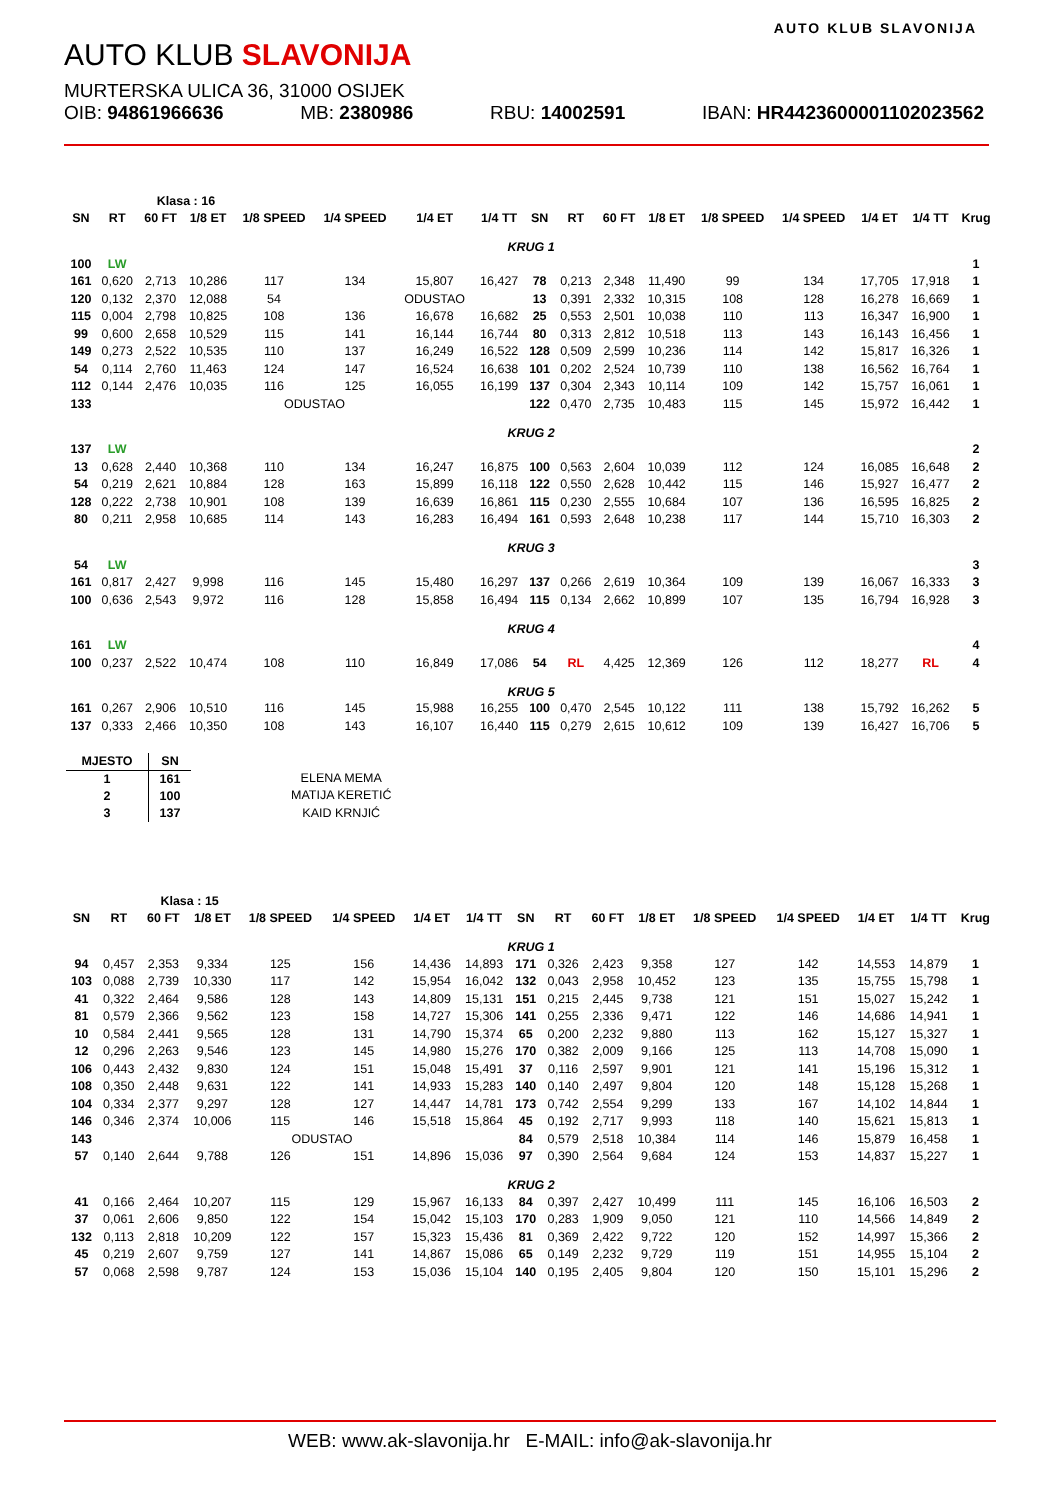AUTO KLUB SLAVONIJA
AUTO KLUB SLAVONIJA
MURTERSKA ULICA 36, 31000 OSIJEK
OIB: 94861966636 MB: 2380986 RBU: 14002591 IBAN: HR4423600001102023562
| | | Klasa : 16 | | | | | | | | | | | | | | |
| SN | RT | 60 FT | 1/8 ET | 1/8 SPEED | 1/4 SPEED | 1/4 ET | 1/4 TT | SN | RT | 60 FT | 1/8 ET | 1/8 SPEED | 1/4 SPEED | 1/4 ET | 1/4 TT | Krug |
| KRUG 1 | | | | | | | | | | | | | | | | |
| 100 | LW | | | | | | | | | | | | | | | 1 |
| 161 | 0,620 | 2,713 | 10,286 | 117 | 134 | 15,807 | 16,427 | 78 | 0,213 | 2,348 | 11,490 | 99 | 134 | 17,705 | 17,918 | 1 |
| 120 | 0,132 | 2,370 | 12,088 | 54 | | ODUSTAO | | 13 | 0,391 | 2,332 | 10,315 | 108 | 128 | 16,278 | 16,669 | 1 |
| 115 | 0,004 | 2,798 | 10,825 | 108 | 136 | 16,678 | 16,682 | 25 | 0,553 | 2,501 | 10,038 | 110 | 113 | 16,347 | 16,900 | 1 |
| 99 | 0,600 | 2,658 | 10,529 | 115 | 141 | 16,144 | 16,744 | 80 | 0,313 | 2,812 | 10,518 | 113 | 143 | 16,143 | 16,456 | 1 |
| 149 | 0,273 | 2,522 | 10,535 | 110 | 137 | 16,249 | 16,522 | 128 | 0,509 | 2,599 | 10,236 | 114 | 142 | 15,817 | 16,326 | 1 |
| 54 | 0,114 | 2,760 | 11,463 | 124 | 147 | 16,524 | 16,638 | 101 | 0,202 | 2,524 | 10,739 | 110 | 138 | 16,562 | 16,764 | 1 |
| 112 | 0,144 | 2,476 | 10,035 | 116 | 125 | 16,055 | 16,199 | 137 | 0,304 | 2,343 | 10,114 | 109 | 142 | 15,757 | 16,061 | 1 |
| 133 | | | | ODUSTAO | | | | 122 | 0,470 | 2,735 | 10,483 | 115 | 145 | 15,972 | 16,442 | 1 |
| KRUG 2 | | | | | | | | | | | | | | | | |
| 137 | LW | | | | | | | | | | | | | | | 2 |
| 13 | 0,628 | 2,440 | 10,368 | 110 | 134 | 16,247 | 16,875 | 100 | 0,563 | 2,604 | 10,039 | 112 | 124 | 16,085 | 16,648 | 2 |
| 54 | 0,219 | 2,621 | 10,884 | 128 | 163 | 15,899 | 16,118 | 122 | 0,550 | 2,628 | 10,442 | 115 | 146 | 15,927 | 16,477 | 2 |
| 128 | 0,222 | 2,738 | 10,901 | 108 | 139 | 16,639 | 16,861 | 115 | 0,230 | 2,555 | 10,684 | 107 | 136 | 16,595 | 16,825 | 2 |
| 80 | 0,211 | 2,958 | 10,685 | 114 | 143 | 16,283 | 16,494 | 161 | 0,593 | 2,648 | 10,238 | 117 | 144 | 15,710 | 16,303 | 2 |
| KRUG 3 | | | | | | | | | | | | | | | | |
| 54 | LW | | | | | | | | | | | | | | | 3 |
| 161 | 0,817 | 2,427 | 9,998 | 116 | 145 | 15,480 | 16,297 | 137 | 0,266 | 2,619 | 10,364 | 109 | 139 | 16,067 | 16,333 | 3 |
| 100 | 0,636 | 2,543 | 9,972 | 116 | 128 | 15,858 | 16,494 | 115 | 0,134 | 2,662 | 10,899 | 107 | 135 | 16,794 | 16,928 | 3 |
| KRUG 4 | | | | | | | | | | | | | | | | |
| 161 | LW | | | | | | | | | | | | | | | 4 |
| 100 | 0,237 | 2,522 | 10,474 | 108 | 110 | 16,849 | 17,086 | 54 | RL | 4,425 | 12,369 | 126 | 112 | 18,277 | RL | 4 |
| KRUG 5 | | | | | | | | | | | | | | | | |
| 161 | 0,267 | 2,906 | 10,510 | 116 | 145 | 15,988 | 16,255 | 100 | 0,470 | 2,545 | 10,122 | 111 | 138 | 15,792 | 16,262 | 5 |
| 137 | 0,333 | 2,466 | 10,350 | 108 | 143 | 16,107 | 16,440 | 115 | 0,279 | 2,615 | 10,612 | 109 | 139 | 16,427 | 16,706 | 5 |
| MJESTO | SN |
| --- | --- |
| 1 | 161 |
| 2 | 100 |
| 3 | 137 |
ELENA MEMA
MATIJA KERETIĆ
KAID KRNJIĆ
| | | Klasa : 15 | | | | | | | | | | | | | | |
| SN | RT | 60 FT | 1/8 ET | 1/8 SPEED | 1/4 SPEED | 1/4 ET | 1/4 TT | SN | RT | 60 FT | 1/8 ET | 1/8 SPEED | 1/4 SPEED | 1/4 ET | 1/4 TT | Krug |
| KRUG 1 | | | | | | | | | | | | | | | | |
| 94 | 0,457 | 2,353 | 9,334 | 125 | 156 | 14,436 | 14,893 | 171 | 0,326 | 2,423 | 9,358 | 127 | 142 | 14,553 | 14,879 | 1 |
| 103 | 0,088 | 2,739 | 10,330 | 117 | 142 | 15,954 | 16,042 | 132 | 0,043 | 2,958 | 10,452 | 123 | 135 | 15,755 | 15,798 | 1 |
| 41 | 0,322 | 2,464 | 9,586 | 128 | 143 | 14,809 | 15,131 | 151 | 0,215 | 2,445 | 9,738 | 121 | 151 | 15,027 | 15,242 | 1 |
| 81 | 0,579 | 2,366 | 9,562 | 123 | 158 | 14,727 | 15,306 | 141 | 0,255 | 2,336 | 9,471 | 122 | 146 | 14,686 | 14,941 | 1 |
| 10 | 0,584 | 2,441 | 9,565 | 128 | 131 | 14,790 | 15,374 | 65 | 0,200 | 2,232 | 9,880 | 113 | 162 | 15,127 | 15,327 | 1 |
| 12 | 0,296 | 2,263 | 9,546 | 123 | 145 | 14,980 | 15,276 | 170 | 0,382 | 2,009 | 9,166 | 125 | 113 | 14,708 | 15,090 | 1 |
| 106 | 0,443 | 2,432 | 9,830 | 124 | 151 | 15,048 | 15,491 | 37 | 0,116 | 2,597 | 9,901 | 121 | 141 | 15,196 | 15,312 | 1 |
| 108 | 0,350 | 2,448 | 9,631 | 122 | 141 | 14,933 | 15,283 | 140 | 0,140 | 2,497 | 9,804 | 120 | 148 | 15,128 | 15,268 | 1 |
| 104 | 0,334 | 2,377 | 9,297 | 128 | 127 | 14,447 | 14,781 | 173 | 0,742 | 2,554 | 9,299 | 133 | 167 | 14,102 | 14,844 | 1 |
| 146 | 0,346 | 2,374 | 10,006 | 115 | 146 | 15,518 | 15,864 | 45 | 0,192 | 2,717 | 9,993 | 118 | 140 | 15,621 | 15,813 | 1 |
| 143 | | | | ODUSTAO | | | | 84 | 0,579 | 2,518 | 10,384 | 114 | 146 | 15,879 | 16,458 | 1 |
| 57 | 0,140 | 2,644 | 9,788 | 126 | 151 | 14,896 | 15,036 | 97 | 0,390 | 2,564 | 9,684 | 124 | 153 | 14,837 | 15,227 | 1 |
| KRUG 2 | | | | | | | | | | | | | | | | |
| 41 | 0,166 | 2,464 | 10,207 | 115 | 129 | 15,967 | 16,133 | 84 | 0,397 | 2,427 | 10,499 | 111 | 145 | 16,106 | 16,503 | 2 |
| 37 | 0,061 | 2,606 | 9,850 | 122 | 154 | 15,042 | 15,103 | 170 | 0,283 | 1,909 | 9,050 | 121 | 110 | 14,566 | 14,849 | 2 |
| 132 | 0,113 | 2,818 | 10,209 | 122 | 157 | 15,323 | 15,436 | 81 | 0,369 | 2,422 | 9,722 | 120 | 152 | 14,997 | 15,366 | 2 |
| 45 | 0,219 | 2,607 | 9,759 | 127 | 141 | 14,867 | 15,086 | 65 | 0,149 | 2,232 | 9,729 | 119 | 151 | 14,955 | 15,104 | 2 |
| 57 | 0,068 | 2,598 | 9,787 | 124 | 153 | 15,036 | 15,104 | 140 | 0,195 | 2,405 | 9,804 | 120 | 150 | 15,101 | 15,296 | 2 |
WEB: www.ak-slavonija.hr E-MAIL: info@ak-slavonija.hr